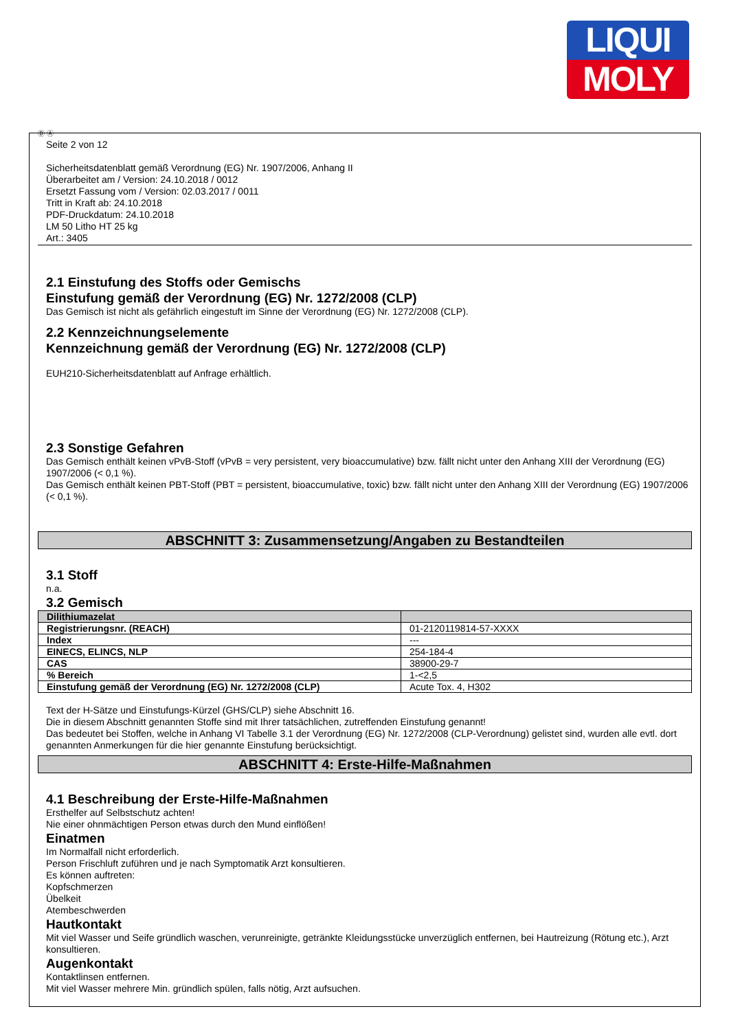LIQUI
MOLY
Ⓓ Ⓐ
Seite 2 von 12
Sicherheitsdatenblatt gemäß Verordnung (EG) Nr. 1907/2006, Anhang II
Überarbeitet am / Version: 24.10.2018 / 0012
Ersetzt Fassung vom / Version: 02.03.2017 / 0011
Tritt in Kraft ab: 24.10.2018
PDF-Druckdatum: 24.10.2018
LM 50 Litho HT 25 kg
Art.: 3405
2.1 Einstufung des Stoffs oder Gemischs
Einstufung gemäß der Verordnung (EG) Nr. 1272/2008 (CLP)
Das Gemisch ist nicht als gefährlich eingestuft im Sinne der Verordnung (EG) Nr. 1272/2008 (CLP).
2.2 Kennzeichnungselemente
Kennzeichnung gemäß der Verordnung (EG) Nr. 1272/2008 (CLP)
EUH210-Sicherheitsdatenblatt auf Anfrage erhältlich.
2.3 Sonstige Gefahren
Das Gemisch enthält keinen vPvB-Stoff (vPvB = very persistent, very bioaccumulative) bzw. fällt nicht unter den Anhang XIII der Verordnung (EG) 1907/2006 (< 0,1 %).
Das Gemisch enthält keinen PBT-Stoff (PBT = persistent, bioaccumulative, toxic) bzw. fällt nicht unter den Anhang XIII der Verordnung (EG) 1907/2006 (< 0,1 %).
ABSCHNITT 3: Zusammensetzung/Angaben zu Bestandteilen
3.1 Stoff
n.a.
3.2 Gemisch
| Dilithiumazelat | |
| Registrierungsnr. (REACH) | 01-2120119814-57-XXXX |
| Index | --- |
| EINECS, ELINCS, NLP | 254-184-4 |
| CAS | 38900-29-7 |
| % Bereich | 1-<2,5 |
| Einstufung gemäß der Verordnung (EG) Nr. 1272/2008 (CLP) | Acute Tox. 4, H302 |
Text der H-Sätze und Einstufungs-Kürzel (GHS/CLP) siehe Abschnitt 16.
Die in diesem Abschnitt genannten Stoffe sind mit Ihrer tatsächlichen, zutreffenden Einstufung genannt!
Das bedeutet bei Stoffen, welche in Anhang VI Tabelle 3.1 der Verordnung (EG) Nr. 1272/2008 (CLP-Verordnung) gelistet sind, wurden alle evtl. dort genannten Anmerkungen für die hier genannte Einstufung berücksichtigt.
ABSCHNITT 4: Erste-Hilfe-Maßnahmen
4.1 Beschreibung der Erste-Hilfe-Maßnahmen
Ersthelfer auf Selbstschutz achten!
Nie einer ohnmächtigen Person etwas durch den Mund einflößen!
Einatmen
Im Normalfall nicht erforderlich.
Person Frischluft zuführen und je nach Symptomatik Arzt konsultieren.
Es können auftreten:
Kopfschmerzen
Übelkeit
Atembeschwerden
Hautkontakt
Mit viel Wasser und Seife gründlich waschen, verunreinigte, getränkte Kleidungsstücke unverzüglich entfernen, bei Hautreizung (Rötung etc.), Arzt konsultieren.
Augenkontakt
Kontaktlinsen entfernen.
Mit viel Wasser mehrere Min. gründlich spülen, falls nötig, Arzt aufsuchen.